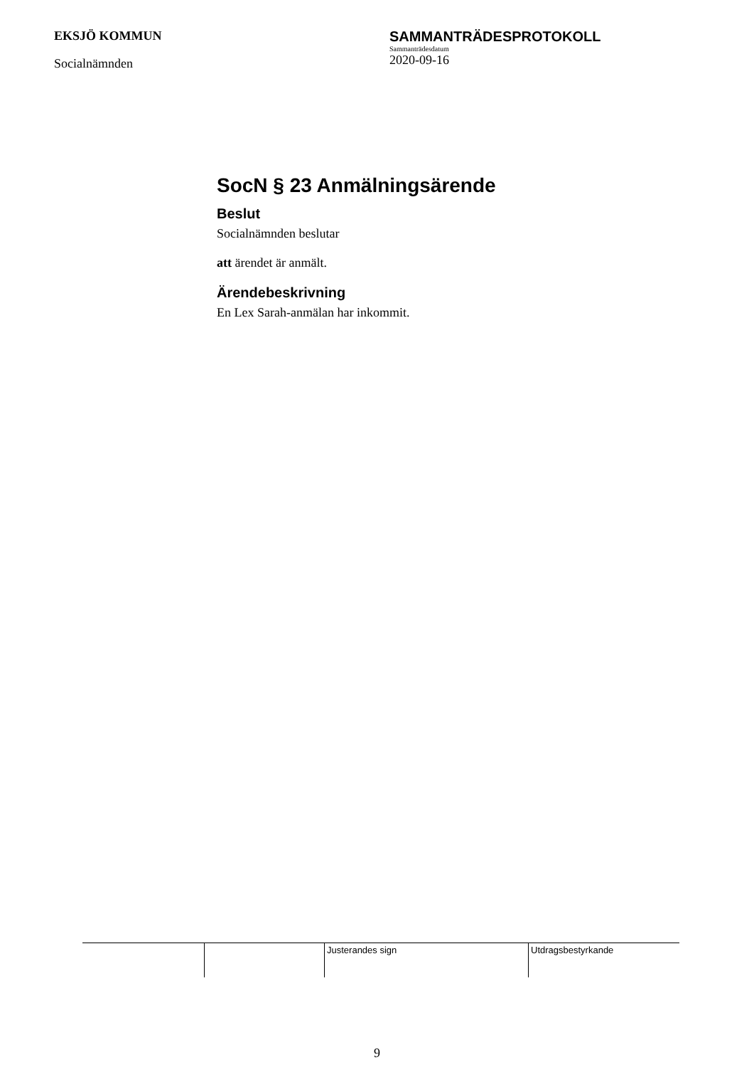EKSJÖ KOMMUN
Socialnämnden
SAMMANTRÄDESPROTOKOLL
Sammanträdesdatum
2020-09-16
SocN § 23 Anmälningsärende
Beslut
Socialnämnden beslutar
att ärendet är anmält.
Ärendebeskrivning
En Lex Sarah-anmälan har inkommit.
| | | Justerandes sign | Utdragsbestyrkande |
9